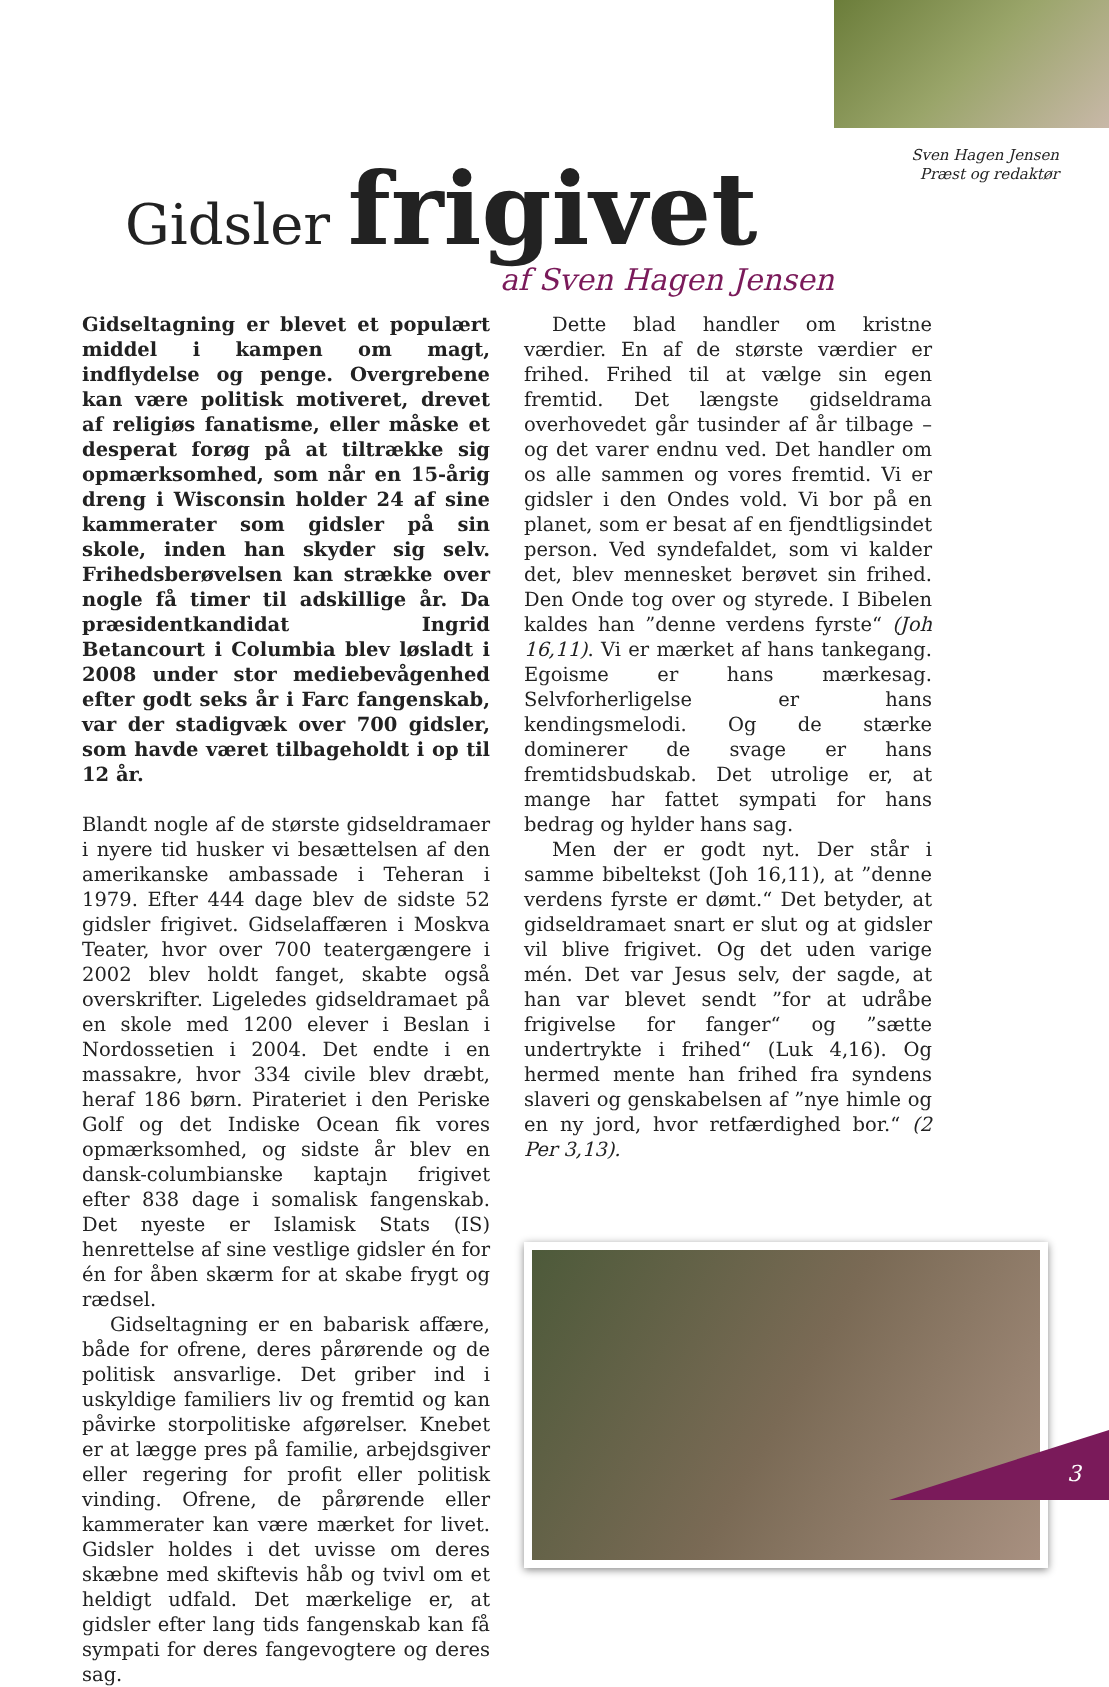Sven Hagen Jensen
Præst og redaktør
Gidsler frigivet
af Sven Hagen Jensen
Gidseltagning er blevet et populært middel i kampen om magt, indflydelse og penge. Overgrebene kan være politisk motiveret, drevet af religiøs fanatisme, eller måske et desperat forøg på at tiltrække sig opmærksomhed, som når en 15-årig dreng i Wisconsin holder 24 af sine kammerater som gidsler på sin skole, inden han skyder sig selv. Frihedsberøvelsen kan strække over nogle få timer til adskillige år. Da præsidentkandidat Ingrid Betancourt i Columbia blev løsladt i 2008 under stor mediebevågenhed efter godt seks år i Farc fangenskab, var der stadigvæk over 700 gidsler, som havde været tilbageholdt i op til 12 år.
Blandt nogle af de største gidseldramaer i nyere tid husker vi besættelsen af den amerikanske ambassade i Teheran i 1979. Efter 444 dage blev de sidste 52 gidsler frigivet. Gidselaffæren i Moskva Teater, hvor over 700 teatergængere i 2002 blev holdt fanget, skabte også overskrifter. Ligeledes gidseldramaet på en skole med 1200 elever i Beslan i Nordossetien i 2004. Det endte i en massakre, hvor 334 civile blev dræbt, heraf 186 børn. Pirateriet i den Periske Golf og det Indiske Ocean fik vores opmærksomhed, og sidste år blev en dansk-columbianske kaptajn frigivet efter 838 dage i somalisk fangenskab. Det nyeste er Islamisk Stats (IS) henrettelse af sine vestlige gidsler én for én for åben skærm for at skabe frygt og rædsel.
Gidseltagning er en babarisk affære, både for ofrene, deres pårørende og de politisk ansvarlige. Det griber ind i uskyldige familiers liv og fremtid og kan påvirke storpolitiske afgørelser. Knebet er at lægge pres på familie, arbejdsgiver eller regering for profit eller politisk vinding. Ofrene, de pårørende eller kammerater kan være mærket for livet. Gidsler holdes i det uvisse om deres skæbne med skiftevis håb og tvivl om et heldigt udfald. Det mærkelige er, at gidsler efter lang tids fangenskab kan få sympati for deres fangevogtere og deres sag.
Dette blad handler om kristne værdier. En af de største værdier er frihed. Frihed til at vælge sin egen fremtid. Det længste gidseldrama overhovedet går tusinder af år tilbage – og det varer endnu ved. Det handler om os alle sammen og vores fremtid. Vi er gidsler i den Ondes vold. Vi bor på en planet, som er besat af en fjendtligsindet person. Ved syndefaldet, som vi kalder det, blev mennesket berøvet sin frihed. Den Onde tog over og styrede. I Bibelen kaldes han ”denne verdens fyrste“ (Joh 16,11). Vi er mærket af hans tankegang. Egoisme er hans mærkesag. Selvforherligelse er hans kendingsmelodi. Og de stærke dominerer de svage er hans fremtidsbudskab. Det utrolige er, at mange har fattet sympati for hans bedrag og hylder hans sag.
Men der er godt nyt. Der står i samme bibeltekst (Joh 16,11), at ”denne verdens fyrste er dømt.“ Det betyder, at gidseldramaet snart er slut og at gidsler vil blive frigivet. Og det uden varige mén. Det var Jesus selv, der sagde, at han var blevet sendt ”for at udråbe frigivelse for fanger“ og ”sætte undertrykte i frihed“ (Luk 4,16). Og hermed mente han frihed fra syndens slaveri og genskabelsen af ”nye himle og en ny jord, hvor retfærdighed bor.“ (2 Per 3,13).
3